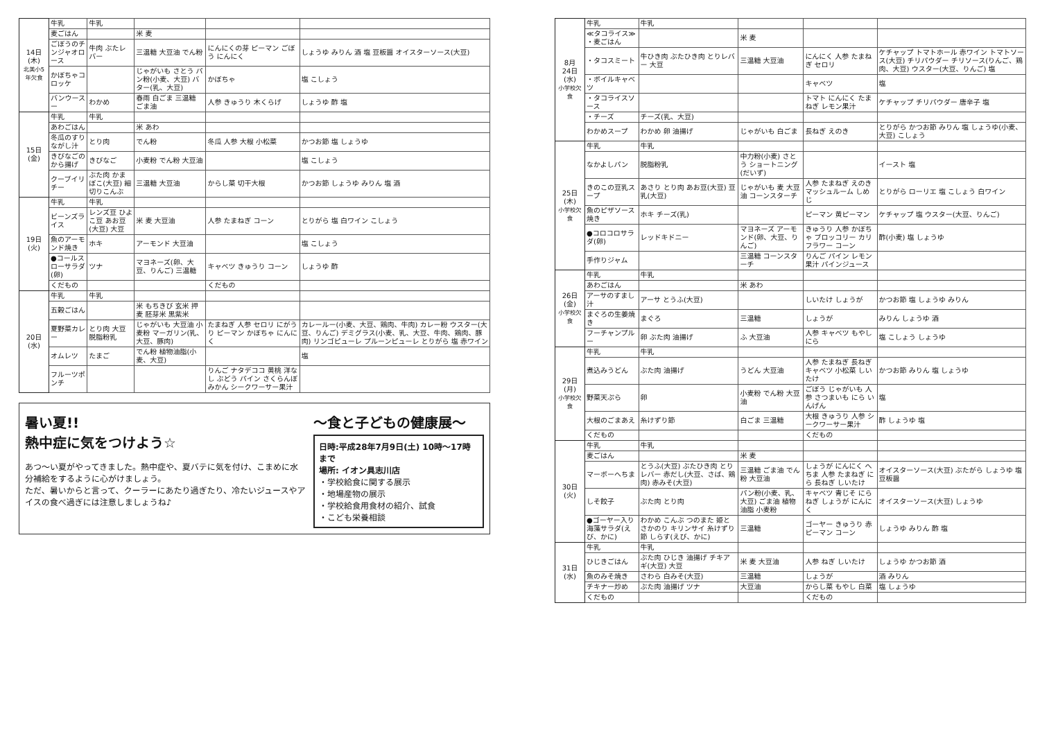| 14日 (木) 北美小5年欠食 | 牛乳 | 牛乳 | | | |
| | 麦ごはん | | 米 麦 | | |
| | ごぼうのチンジャオロース | 牛肉 ぶたレバー | 三温糖 大豆油 でん粉 | にんにくの芽 ピーマン ごぼう にんにく | しょうゆ みりん 酒 塩 豆板醤 オイスターソース(大豆) |
| | かぼちゃコロッケ | | じゃがいも さとう パン粉(小麦、大豆) バター(乳、大豆) | かぼちゃ | 塩 こしょう |
| | バンウースー | わかめ | 春雨 白ごま 三温糖 ごま油 | 人参 きゅうり 木くらげ | しょうゆ 酢 塩 |
| 15日 (金) | 牛乳 | 牛乳 | | | |
| | あわごはん | | 米 あわ | | |
| | 冬瓜のすりながし汁 | とり肉 | でん粉 | 冬瓜 人参 大根 小松菜 | かつお節 塩 しょうゆ |
| | きびなごのから揚げ | きびなご | 小麦粉 でん粉 大豆油 | | 塩 こしょう |
| | クーブイリチー | ぶた肉 かまぼこ(大豆) 細切りこんぶ | 三温糖 大豆油 | からし菜 切干大根 | かつお節 しょうゆ みりん 塩 酒 |
| 19日 (火) | 牛乳 | 牛乳 | | | |
| | ビーンズライス | レンズ豆 ひよこ豆 あお豆(大豆) 大豆 | 米 麦 大豆油 | 人参 たまねぎ コーン | とりがら 塩 白ワイン こしょう |
| | 魚のアーモンド焼き | ホキ | アーモンド 大豆油 | | 塩 こしょう |
| | ●コールスローサラダ(卵) | ツナ | マヨネーズ(卵、大豆、りんご) 三温糖 | キャベツ きゅうり コーン | しょうゆ 酢 |
| | くだもの | | | くだもの | |
| 20日 (水) | 牛乳 | 牛乳 | | | |
| | 五穀ごはん | | 米 もちきび 玄米 押麦 胚芽米 黒紫米 | | |
| | 夏野菜カレー | とり肉 大豆 脱脂粉乳 | じゃがいも 大豆油 小麦粉 マーガリン(乳、大豆、豚肉) | たまねぎ 人参 セロリ にがうり ピーマン かぼちゃ にんにく | カレールー(小麦、大豆、鶏肉、牛肉) カレー粉 ウスター(大豆、りんご) デミグラス(小麦、乳、大豆、牛肉、鶏肉、豚肉) リンゴピューレ プルーンピューレ とりがら 塩 赤ワイン |
| | オムレツ | たまご | でん粉 植物油脂(小麦、大豆) | | 塩 |
| | フルーツポンチ | | | りんご ナタデココ 黄桃 洋なし ぶどう パイン さくらんぼ みかん シークワーサー果汁 | |
暑い夏!!
熱中症に気をつけよう☆
あつ～い夏がやってきました。熱中症や、夏バテに気を付け、こまめに水分補給をするように心がけましょう。
ただ、暑いからと言って、クーラーにあたり過ぎたり、冷たいジュースやアイスの食べ過ぎには注意しましょうね♪
～食と子どもの健康展～
日時:平成28年7月9日(土) 10時～17時まで
場所: イオン具志川店
・学校給食に関する展示
・地場産物の展示
・学校給食用食材の紹介、試食
・こども栄養相談
| 8月 24日 (水) 小学校欠食 | 牛乳 | 牛乳 | | | |
| | ≪タコライス≫ ・麦ごはん | | 米 麦 | | |
| | ・タコスミート | 牛ひき肉 ぶたひき肉 とりレバー 大豆 | 三温糖 大豆油 | にんにく 人参 たまねぎ セロリ | ケチャップ トマトホール 赤ワイン トマトソース(大豆) チリパウダー チリソース(りんご、鶏肉、大豆) ウスター(大豆、りんご) 塩 |
| | ・ボイルキャベツ | | | キャベツ | 塩 |
| | ・タコライスソース | | | トマト にんにく たまねぎ レモン果汁 | ケチャップ チリパウダー 唐辛子 塩 |
| | ・チーズ | チーズ(乳、大豆) | | | |
| | わかめスープ | わかめ 卵 油揚げ | じゃがいも 白ごま | 長ねぎ えのき | とりがら かつお節 みりん 塩 しょうゆ(小麦、大豆) こしょう |
| 25日 (木) 小学校欠食 | 牛乳 | 牛乳 | | | |
| | なかよしパン | 脱脂粉乳 | 中力粉(小麦) さとう ショートニング(だいず) | | イースト 塩 |
| | きのこの豆乳スープ | あさり とり肉 あお豆(大豆) 豆乳(大豆) | じゃがいも 麦 大豆油 コーンスターチ | 人参 たまねぎ えのき マッシュルーム しめじ | とりがら ローリエ 塩 こしょう 白ワイン |
| | 魚のピザソース焼き | ホキ チーズ(乳) | | ピーマン 黄ピーマン | ケチャップ 塩 ウスター(大豆、りんご) |
| | ●コロコロサラダ(卵) | レッドキドニー | マヨネーズ アーモンド(卵、大豆、りんご) | きゅうり 人参 かぼちゃ ブロッコリー カリフラワー コーン | 酢(小麦) 塩 しょうゆ |
| | 手作りジャム | | 三温糖 コーンスターチ | りんご パイン レモン果汁 パインジュース | |
| 26日 (金) 小学校欠食 | 牛乳 | 牛乳 | | | |
| | あわごはん | | 米 あわ | | |
| | アーサのすまし汁 | アーサ とうふ(大豆) | | しいたけ しょうが | かつお節 塩 しょうゆ みりん |
| | まぐろの生姜焼き | まぐろ | 三温糖 | しょうが | みりん しょうゆ 酒 |
| | フーチャンプルー | 卵 ぶた肉 油揚げ | ふ 大豆油 | 人参 キャベツ もやし にら | 塩 こしょう しょうゆ |
| 29日 (月) 小学校欠食 | 牛乳 | 牛乳 | | | |
| | 煮込みうどん | ぶた肉 油揚げ | うどん 大豆油 | 人参 たまねぎ 長ねぎ キャベツ 小松菜 しいたけ | かつお節 みりん 塩 しょうゆ |
| | 野菜天ぷら | 卵 | 小麦粉 でん粉 大豆油 | ごぼう じゃがいも 人参 さつまいも にら いんげん | 塩 |
| | 大根のごまあえ | 糸けずり節 | 白ごま 三温糖 | 大根 きゅうり 人参 シークワーサー果汁 | 酢 しょうゆ 塩 |
| | くだもの | | | くだもの | |
| 30日 (火) | 牛乳 | 牛乳 | | | |
| | 麦ごはん | | 米 麦 | | |
| | マーボーへちま | とうふ(大豆) ぶたひき肉 とりレバー 赤だし(大豆、さば、鶏肉) 赤みそ(大豆) | 三温糖 ごま油 でん粉 大豆油 | しょうが にんにく へちま 人参 たまねぎ にら 長ねぎ しいたけ | オイスターソース(大豆) ぶたがら しょうゆ 塩 豆板醤 |
| | しそ餃子 | ぶた肉 とり肉 | パン粉(小麦、乳、大豆) ごま油 植物油脂 小麦粉 | キャベツ 青じそ にら ねぎ しょうが にんにく | オイスターソース(大豆) しょうゆ |
| | ●ゴーヤー入り海藻サラダ(えび、かに) | わかめ こんぶ つのまた 姫とさかのり キリンサイ 糸けずり節 しらす(えび、かに) | 三温糖 | ゴーヤー きゅうり 赤ピーマン コーン | しょうゆ みりん 酢 塩 |
| 31日 (水) | 牛乳 | 牛乳 | | | |
| | ひじきごはん | ぶた肉 ひじき 油揚げ チキアギ(大豆) 大豆 | 米 麦 大豆油 | 人参 ねぎ しいたけ | しょうゆ かつお節 酒 |
| | 魚のみそ焼き | さわら 白みそ(大豆) | 三温糖 | しょうが | 酒 みりん |
| | チキナー炒め | ぶた肉 油揚げ ツナ | 大豆油 | からし菜 もやし 白菜 | 塩 しょうゆ |
| | くだもの | | | くだもの | |